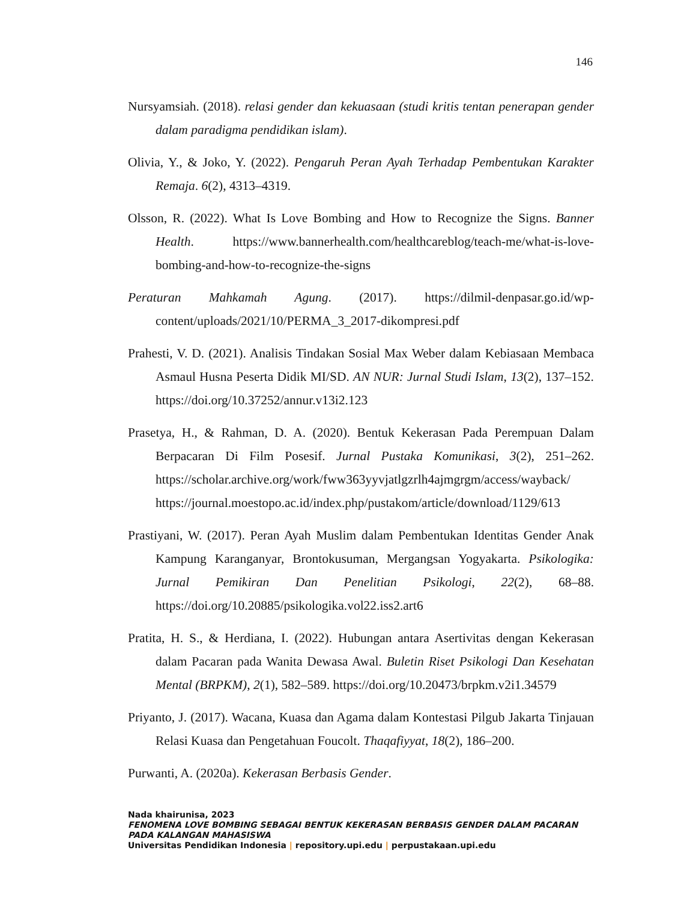146
Nursyamsiah. (2018). relasi gender dan kekuasaan (studi kritis tentan penerapan gender dalam paradigma pendidikan islam).
Olivia, Y., & Joko, Y. (2022). Pengaruh Peran Ayah Terhadap Pembentukan Karakter Remaja. 6(2), 4313–4319.
Olsson, R. (2022). What Is Love Bombing and How to Recognize the Signs. Banner Health. https://www.bannerhealth.com/healthcareblog/teach-me/what-is-love-bombing-and-how-to-recognize-the-signs
Peraturan Mahkamah Agung. (2017). https://dilmil-denpasar.go.id/wp-content/uploads/2021/10/PERMA_3_2017-dikompresi.pdf
Prahesti, V. D. (2021). Analisis Tindakan Sosial Max Weber dalam Kebiasaan Membaca Asmaul Husna Peserta Didik MI/SD. AN NUR: Jurnal Studi Islam, 13(2), 137–152. https://doi.org/10.37252/annur.v13i2.123
Prasetya, H., & Rahman, D. A. (2020). Bentuk Kekerasan Pada Perempuan Dalam Berpacaran Di Film Posesif. Jurnal Pustaka Komunikasi, 3(2), 251–262. https://scholar.archive.org/work/fww363yyvjatlgzrlh4ajmgrgm/access/wayback/ https://journal.moestopo.ac.id/index.php/pustakom/article/download/1129/613
Prastiyani, W. (2017). Peran Ayah Muslim dalam Pembentukan Identitas Gender Anak Kampung Karanganyar, Brontokusuman, Mergangsan Yogyakarta. Psikologika: Jurnal Pemikiran Dan Penelitian Psikologi, 22(2), 68–88. https://doi.org/10.20885/psikologika.vol22.iss2.art6
Pratita, H. S., & Herdiana, I. (2022). Hubungan antara Asertivitas dengan Kekerasan dalam Pacaran pada Wanita Dewasa Awal. Buletin Riset Psikologi Dan Kesehatan Mental (BRPKM), 2(1), 582–589. https://doi.org/10.20473/brpkm.v2i1.34579
Priyanto, J. (2017). Wacana, Kuasa dan Agama dalam Kontestasi Pilgub Jakarta Tinjauan Relasi Kuasa dan Pengetahuan Foucolt. Thaqafiyyat, 18(2), 186–200.
Purwanti, A. (2020a). Kekerasan Berbasis Gender.
Nada khairunisa, 2023
FENOMENA LOVE BOMBING SEBAGAI BENTUK KEKERASAN BERBASIS GENDER DALAM PACARAN
PADA KALANGAN MAHASISWA
Universitas Pendidikan Indonesia | repository.upi.edu | perpustakaan.upi.edu